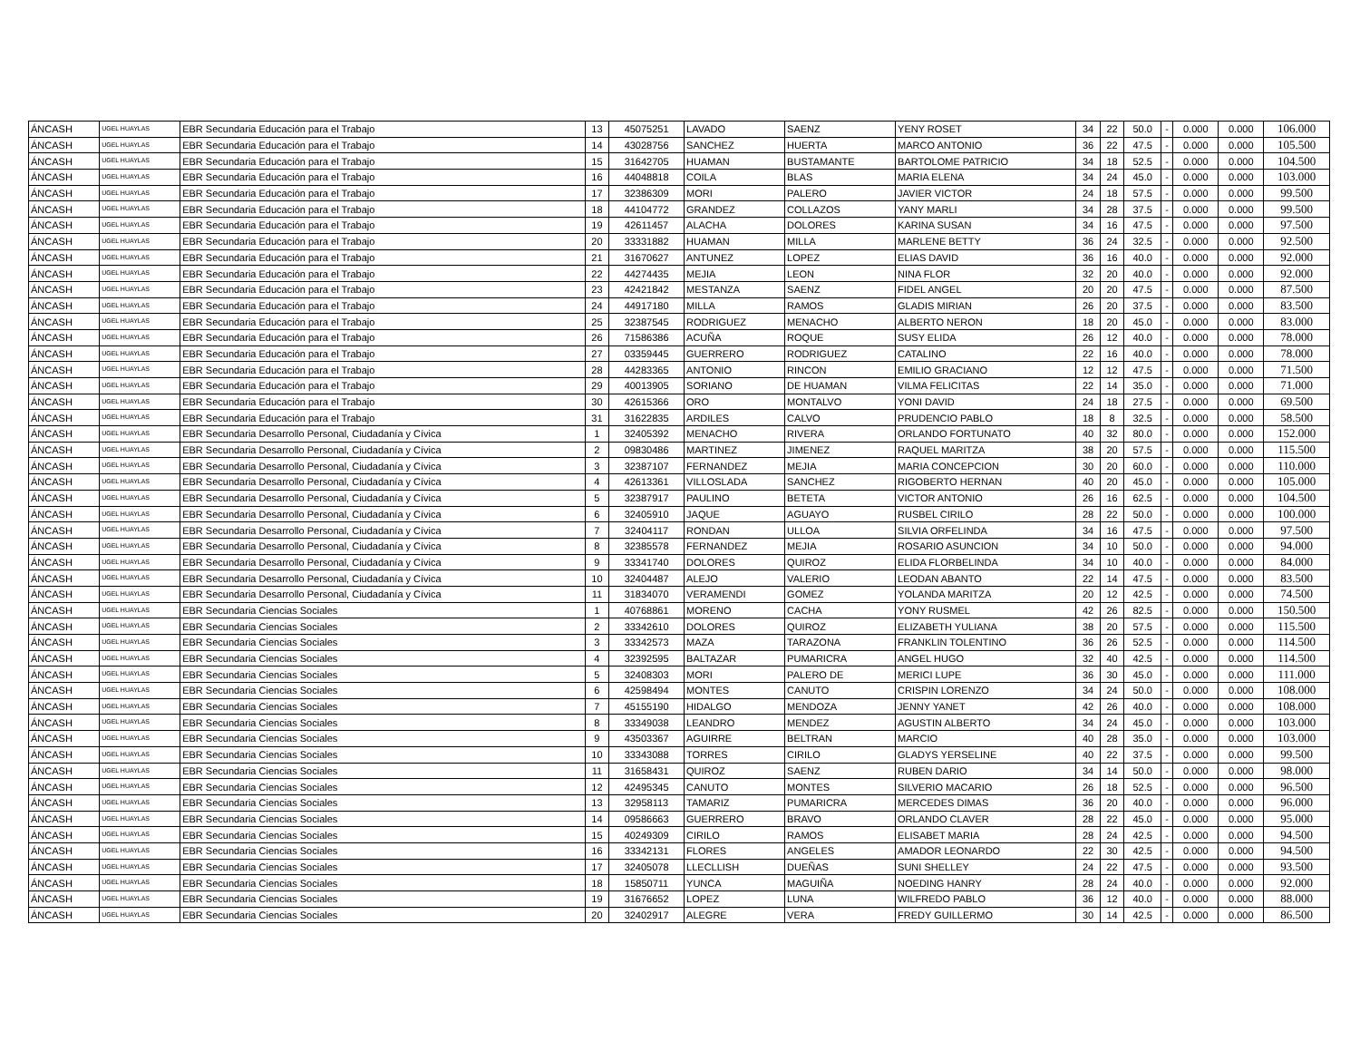| ÁNCASH | UGEL HUAYLAS | EBR Secundaria Educación para el Trabajo | 13 | 45075251 | LAVADO | SAENZ | YENY ROSET | 34 | 22 | 50.0 | - | 0.000 | 0.000 | 106.000 |
| ÁNCASH | UGEL HUAYLAS | EBR Secundaria Educación para el Trabajo | 14 | 43028756 | SANCHEZ | HUERTA | MARCO ANTONIO | 36 | 22 | 47.5 | - | 0.000 | 0.000 | 105.500 |
| ÁNCASH | UGEL HUAYLAS | EBR Secundaria Educación para el Trabajo | 15 | 31642705 | HUAMAN | BUSTAMANTE | BARTOLOME PATRICIO | 34 | 18 | 52.5 | - | 0.000 | 0.000 | 104.500 |
| ÁNCASH | UGEL HUAYLAS | EBR Secundaria Educación para el Trabajo | 16 | 44048818 | COILA | BLAS | MARIA ELENA | 34 | 24 | 45.0 | - | 0.000 | 0.000 | 103.000 |
| ÁNCASH | UGEL HUAYLAS | EBR Secundaria Educación para el Trabajo | 17 | 32386309 | MORI | PALERO | JAVIER VICTOR | 24 | 18 | 57.5 | - | 0.000 | 0.000 | 99.500 |
| ÁNCASH | UGEL HUAYLAS | EBR Secundaria Educación para el Trabajo | 18 | 44104772 | GRANDEZ | COLLAZOS | YANY MARLI | 34 | 28 | 37.5 | - | 0.000 | 0.000 | 99.500 |
| ÁNCASH | UGEL HUAYLAS | EBR Secundaria Educación para el Trabajo | 19 | 42611457 | ALACHA | DOLORES | KARINA SUSAN | 34 | 16 | 47.5 | - | 0.000 | 0.000 | 97.500 |
| ÁNCASH | UGEL HUAYLAS | EBR Secundaria Educación para el Trabajo | 20 | 33331882 | HUAMAN | MILLA | MARLENE BETTY | 36 | 24 | 32.5 | - | 0.000 | 0.000 | 92.500 |
| ÁNCASH | UGEL HUAYLAS | EBR Secundaria Educación para el Trabajo | 21 | 31670627 | ANTUNEZ | LOPEZ | ELIAS DAVID | 36 | 16 | 40.0 | - | 0.000 | 0.000 | 92.000 |
| ÁNCASH | UGEL HUAYLAS | EBR Secundaria Educación para el Trabajo | 22 | 44274435 | MEJIA | LEON | NINA FLOR | 32 | 20 | 40.0 | - | 0.000 | 0.000 | 92.000 |
| ÁNCASH | UGEL HUAYLAS | EBR Secundaria Educación para el Trabajo | 23 | 42421842 | MESTANZA | SAENZ | FIDEL ANGEL | 20 | 20 | 47.5 | - | 0.000 | 0.000 | 87.500 |
| ÁNCASH | UGEL HUAYLAS | EBR Secundaria Educación para el Trabajo | 24 | 44917180 | MILLA | RAMOS | GLADIS MIRIAN | 26 | 20 | 37.5 | - | 0.000 | 0.000 | 83.500 |
| ÁNCASH | UGEL HUAYLAS | EBR Secundaria Educación para el Trabajo | 25 | 32387545 | RODRIGUEZ | MENACHO | ALBERTO NERON | 18 | 20 | 45.0 | - | 0.000 | 0.000 | 83.000 |
| ÁNCASH | UGEL HUAYLAS | EBR Secundaria Educación para el Trabajo | 26 | 71586386 | ACUÑA | ROQUE | SUSY ELIDA | 26 | 12 | 40.0 | - | 0.000 | 0.000 | 78.000 |
| ÁNCASH | UGEL HUAYLAS | EBR Secundaria Educación para el Trabajo | 27 | 03359445 | GUERRERO | RODRIGUEZ | CATALINO | 22 | 16 | 40.0 | - | 0.000 | 0.000 | 78.000 |
| ÁNCASH | UGEL HUAYLAS | EBR Secundaria Educación para el Trabajo | 28 | 44283365 | ANTONIO | RINCON | EMILIO GRACIANO | 12 | 12 | 47.5 | - | 0.000 | 0.000 | 71.500 |
| ÁNCASH | UGEL HUAYLAS | EBR Secundaria Educación para el Trabajo | 29 | 40013905 | SORIANO | DE HUAMAN | VILMA FELICITAS | 22 | 14 | 35.0 | - | 0.000 | 0.000 | 71.000 |
| ÁNCASH | UGEL HUAYLAS | EBR Secundaria Educación para el Trabajo | 30 | 42615366 | ORO | MONTALVO | YONI DAVID | 24 | 18 | 27.5 | - | 0.000 | 0.000 | 69.500 |
| ÁNCASH | UGEL HUAYLAS | EBR Secundaria Educación para el Trabajo | 31 | 31622835 | ARDILES | CALVO | PRUDENCIO PABLO | 18 | 8 | 32.5 | - | 0.000 | 0.000 | 58.500 |
| ÁNCASH | UGEL HUAYLAS | EBR Secundaria Desarrollo Personal, Ciudadanía y Cívica | 1 | 32405392 | MENACHO | RIVERA | ORLANDO FORTUNATO | 40 | 32 | 80.0 | - | 0.000 | 0.000 | 152.000 |
| ÁNCASH | UGEL HUAYLAS | EBR Secundaria Desarrollo Personal, Ciudadanía y Cívica | 2 | 09830486 | MARTINEZ | JIMENEZ | RAQUEL MARITZA | 38 | 20 | 57.5 | - | 0.000 | 0.000 | 115.500 |
| ÁNCASH | UGEL HUAYLAS | EBR Secundaria Desarrollo Personal, Ciudadanía y Cívica | 3 | 32387107 | FERNANDEZ | MEJIA | MARIA CONCEPCION | 30 | 20 | 60.0 | - | 0.000 | 0.000 | 110.000 |
| ÁNCASH | UGEL HUAYLAS | EBR Secundaria Desarrollo Personal, Ciudadanía y Cívica | 4 | 42613361 | VILLOSLADA | SANCHEZ | RIGOBERTO HERNAN | 40 | 20 | 45.0 | - | 0.000 | 0.000 | 105.000 |
| ÁNCASH | UGEL HUAYLAS | EBR Secundaria Desarrollo Personal, Ciudadanía y Cívica | 5 | 32387917 | PAULINO | BETETA | VICTOR ANTONIO | 26 | 16 | 62.5 | - | 0.000 | 0.000 | 104.500 |
| ÁNCASH | UGEL HUAYLAS | EBR Secundaria Desarrollo Personal, Ciudadanía y Cívica | 6 | 32405910 | JAQUE | AGUAYO | RUSBEL CIRILO | 28 | 22 | 50.0 | - | 0.000 | 0.000 | 100.000 |
| ÁNCASH | UGEL HUAYLAS | EBR Secundaria Desarrollo Personal, Ciudadanía y Cívica | 7 | 32404117 | RONDAN | ULLOA | SILVIA ORFELINDA | 34 | 16 | 47.5 | - | 0.000 | 0.000 | 97.500 |
| ÁNCASH | UGEL HUAYLAS | EBR Secundaria Desarrollo Personal, Ciudadanía y Cívica | 8 | 32385578 | FERNANDEZ | MEJIA | ROSARIO ASUNCION | 34 | 10 | 50.0 | - | 0.000 | 0.000 | 94.000 |
| ÁNCASH | UGEL HUAYLAS | EBR Secundaria Desarrollo Personal, Ciudadanía y Cívica | 9 | 33341740 | DOLORES | QUIROZ | ELIDA FLORBELINDA | 34 | 10 | 40.0 | - | 0.000 | 0.000 | 84.000 |
| ÁNCASH | UGEL HUAYLAS | EBR Secundaria Desarrollo Personal, Ciudadanía y Cívica | 10 | 32404487 | ALEJO | VALERIO | LEODAN ABANTO | 22 | 14 | 47.5 | - | 0.000 | 0.000 | 83.500 |
| ÁNCASH | UGEL HUAYLAS | EBR Secundaria Desarrollo Personal, Ciudadanía y Cívica | 11 | 31834070 | VERAMENDI | GOMEZ | YOLANDA MARITZA | 20 | 12 | 42.5 | - | 0.000 | 0.000 | 74.500 |
| ÁNCASH | UGEL HUAYLAS | EBR Secundaria Ciencias Sociales | 1 | 40768861 | MORENO | CACHA | YONY RUSMEL | 42 | 26 | 82.5 | - | 0.000 | 0.000 | 150.500 |
| ÁNCASH | UGEL HUAYLAS | EBR Secundaria Ciencias Sociales | 2 | 33342610 | DOLORES | QUIROZ | ELIZABETH YULIANA | 38 | 20 | 57.5 | - | 0.000 | 0.000 | 115.500 |
| ÁNCASH | UGEL HUAYLAS | EBR Secundaria Ciencias Sociales | 3 | 33342573 | MAZA | TARAZONA | FRANKLIN TOLENTINO | 36 | 26 | 52.5 | - | 0.000 | 0.000 | 114.500 |
| ÁNCASH | UGEL HUAYLAS | EBR Secundaria Ciencias Sociales | 4 | 32392595 | BALTAZAR | PUMARICRA | ANGEL HUGO | 32 | 40 | 42.5 | - | 0.000 | 0.000 | 114.500 |
| ÁNCASH | UGEL HUAYLAS | EBR Secundaria Ciencias Sociales | 5 | 32408303 | MORI | PALERO DE | MERICI LUPE | 36 | 30 | 45.0 | - | 0.000 | 0.000 | 111.000 |
| ÁNCASH | UGEL HUAYLAS | EBR Secundaria Ciencias Sociales | 6 | 42598494 | MONTES | CANUTO | CRISPIN LORENZO | 34 | 24 | 50.0 | - | 0.000 | 0.000 | 108.000 |
| ÁNCASH | UGEL HUAYLAS | EBR Secundaria Ciencias Sociales | 7 | 45155190 | HIDALGO | MENDOZA | JENNY YANET | 42 | 26 | 40.0 | - | 0.000 | 0.000 | 108.000 |
| ÁNCASH | UGEL HUAYLAS | EBR Secundaria Ciencias Sociales | 8 | 33349038 | LEANDRO | MENDEZ | AGUSTIN ALBERTO | 34 | 24 | 45.0 | - | 0.000 | 0.000 | 103.000 |
| ÁNCASH | UGEL HUAYLAS | EBR Secundaria Ciencias Sociales | 9 | 43503367 | AGUIRRE | BELTRAN | MARCIO | 40 | 28 | 35.0 | - | 0.000 | 0.000 | 103.000 |
| ÁNCASH | UGEL HUAYLAS | EBR Secundaria Ciencias Sociales | 10 | 33343088 | TORRES | CIRILO | GLADYS YERSELINE | 40 | 22 | 37.5 | - | 0.000 | 0.000 | 99.500 |
| ÁNCASH | UGEL HUAYLAS | EBR Secundaria Ciencias Sociales | 11 | 31658431 | QUIROZ | SAENZ | RUBEN DARIO | 34 | 14 | 50.0 | - | 0.000 | 0.000 | 98.000 |
| ÁNCASH | UGEL HUAYLAS | EBR Secundaria Ciencias Sociales | 12 | 42495345 | CANUTO | MONTES | SILVERIO MACARIO | 26 | 18 | 52.5 | - | 0.000 | 0.000 | 96.500 |
| ÁNCASH | UGEL HUAYLAS | EBR Secundaria Ciencias Sociales | 13 | 32958113 | TAMARIZ | PUMARICRA | MERCEDES DIMAS | 36 | 20 | 40.0 | - | 0.000 | 0.000 | 96.000 |
| ÁNCASH | UGEL HUAYLAS | EBR Secundaria Ciencias Sociales | 14 | 09586663 | GUERRERO | BRAVO | ORLANDO CLAVER | 28 | 22 | 45.0 | - | 0.000 | 0.000 | 95.000 |
| ÁNCASH | UGEL HUAYLAS | EBR Secundaria Ciencias Sociales | 15 | 40249309 | CIRILO | RAMOS | ELISABET MARIA | 28 | 24 | 42.5 | - | 0.000 | 0.000 | 94.500 |
| ÁNCASH | UGEL HUAYLAS | EBR Secundaria Ciencias Sociales | 16 | 33342131 | FLORES | ANGELES | AMADOR LEONARDO | 22 | 30 | 42.5 | - | 0.000 | 0.000 | 94.500 |
| ÁNCASH | UGEL HUAYLAS | EBR Secundaria Ciencias Sociales | 17 | 32405078 | LLECLLISH | DUEÑAS | SUNI SHELLEY | 24 | 22 | 47.5 | - | 0.000 | 0.000 | 93.500 |
| ÁNCASH | UGEL HUAYLAS | EBR Secundaria Ciencias Sociales | 18 | 15850711 | YUNCA | MAGUIÑA | NOEDING HANRY | 28 | 24 | 40.0 | - | 0.000 | 0.000 | 92.000 |
| ÁNCASH | UGEL HUAYLAS | EBR Secundaria Ciencias Sociales | 19 | 31676652 | LOPEZ | LUNA | WILFREDO PABLO | 36 | 12 | 40.0 | - | 0.000 | 0.000 | 88.000 |
| ÁNCASH | UGEL HUAYLAS | EBR Secundaria Ciencias Sociales | 20 | 32402917 | ALEGRE | VERA | FREDY GUILLERMO | 30 | 14 | 42.5 | - | 0.000 | 0.000 | 86.500 |